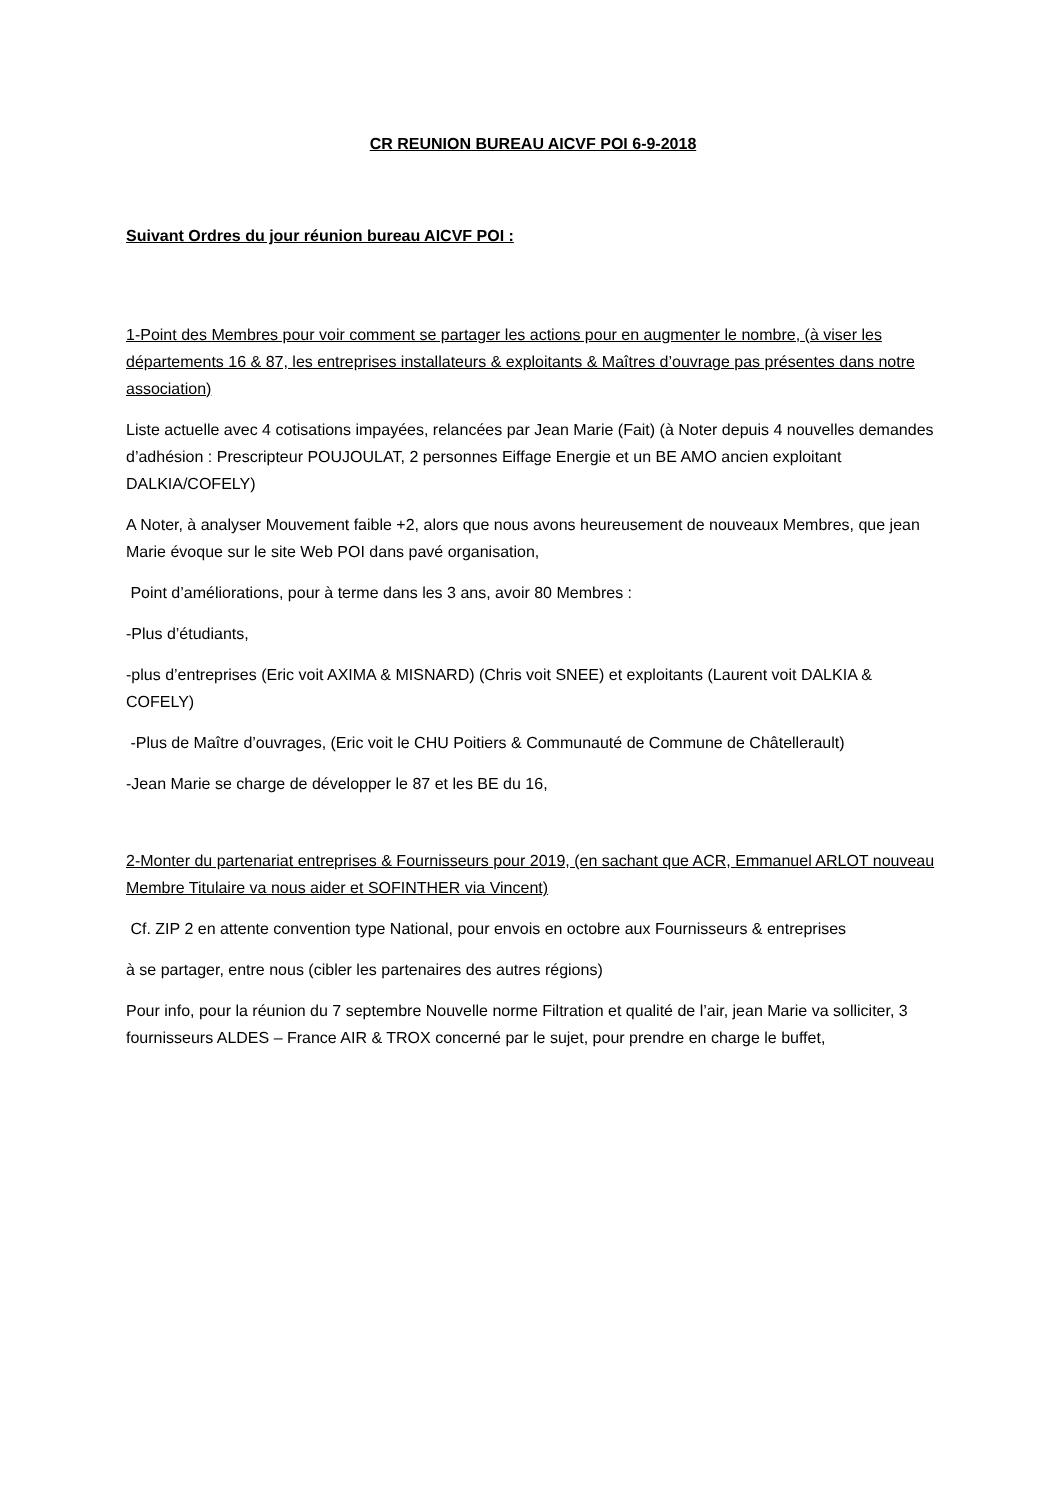CR REUNION BUREAU AICVF POI 6-9-2018
Suivant Ordres du jour réunion bureau AICVF POI :
1-Point des Membres pour voir comment se partager les actions pour en augmenter le nombre, (à viser les départements 16 & 87, les entreprises installateurs & exploitants & Maîtres d’ouvrage pas présentes dans notre association)
Liste actuelle avec 4 cotisations impayées, relancées par Jean Marie (Fait) (à Noter depuis 4 nouvelles demandes d’adhésion : Prescripteur POUJOULAT, 2 personnes Eiffage Energie et un BE AMO ancien exploitant DALKIA/COFELY)
A Noter, à analyser Mouvement faible +2, alors que nous avons heureusement de nouveaux Membres, que jean Marie évoque sur le site Web POI dans pavé organisation,
Point d’améliorations, pour à terme dans les 3 ans, avoir 80 Membres :
-Plus d’étudiants,
-plus d’entreprises (Eric voit AXIMA & MISNARD) (Chris voit SNEE) et exploitants (Laurent voit DALKIA & COFELY)
-Plus de Maître d’ouvrages, (Eric voit le CHU Poitiers & Communauté de Commune de Châtellerault)
-Jean Marie se charge de développer le 87 et les BE du 16,
2-Monter du partenariat entreprises & Fournisseurs pour 2019, (en sachant que ACR, Emmanuel ARLOT nouveau Membre Titulaire va nous aider et SOFINTHER via Vincent)
Cf. ZIP 2 en attente convention type National, pour envois en octobre aux Fournisseurs & entreprises
à se partager, entre nous (cibler les partenaires des autres régions)
Pour info, pour la réunion du 7 septembre Nouvelle norme Filtration et qualité de l’air, jean Marie va solliciter, 3 fournisseurs ALDES – France AIR & TROX concerné par le sujet, pour prendre en charge le buffet,